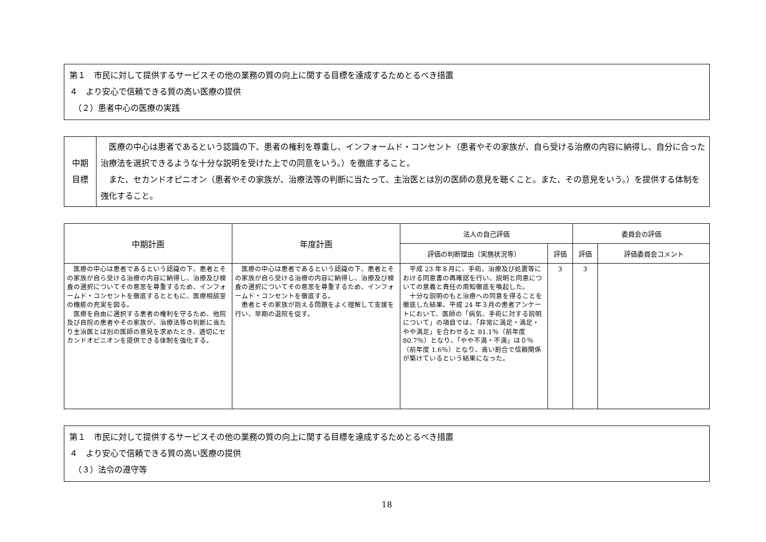第１　市民に対して提供するサービスその他の業務の質の向上に関する目標を達成するためとるべき措置
４　より安心で信頼できる質の高い医療の提供
　（２）患者中心の医療の実践
| 中期 目標 | 医療の中心は患者であるという認識の下、患者の権利を尊重し、インフォームド・コンセント（患者やその家族が、自ら受ける治療の内容に納得し、自分に合った治療法を選択できるような十分な説明を受けた上での同意をいう。）を徹底すること。 また、セカンドオピニオン（患者やその家族が、治療法等の判断に当たって、主治医とは別の医師の意見を聴くこと。また、その意見をいう。）を提供する体制を強化すること。 |
| 中期計画 | 年度計画 | 法人の自己評価 | | 委員会の評価 | |
| --- | --- | --- | --- | --- | --- |
| | | 評価の判断理由（実施状況等） | 評価 | 評価 | 評価委員会コメント |
| 医療の中心は患者であるという認識の下、患者とその家族が自ら受ける治療の内容に納得し、治療及び検査の選択についてその意思を尊重するため、インフォームド・コンセントを徹底するとともに、医療相談室の機能の充実を図る。 医療を自由に選択する患者の権利を守るため、他院及び自院の患者やその家族が、治療法等の判断に当たり主治医とは別の医師の意見を求めたとき、適切にセカンドオピニオンを提供できる体制を強化する。 | 医療の中心は患者であるという認識の下、患者とその家族が自ら受ける治療の内容に納得し、治療及び検査の選択についてその意思を尊重するため、インフォームド・コンセントを徹底する。 患者とその家族が抱える問題をよく理解して支援を行い、早期の退院を促す。 | 平成 23 年８月に、手術、治療及び処置等における同意書の再確認を行い、説明と同意についての意義と責任の周知徹底を喚起した。 十分な説明のもと治療への同意を得ることを徹底した結果、平成 24 年３月の患者アンケートにおいて、医師の「病気、手術に対する説明について」の項目では、「非常に満足・満足・やや満足」を合わせると 81.1％（前年度 80.7％）となり、「やや不満・不満」は０％（前年度 1.6％）となり、高い割合で信頼関係が築けているという結果になった。 | 3 | 3 | |
第１　市民に対して提供するサービスその他の業務の質の向上に関する目標を達成するためとるべき措置
４　より安心で信頼できる質の高い医療の提供
　（３）法令の遵守等
18